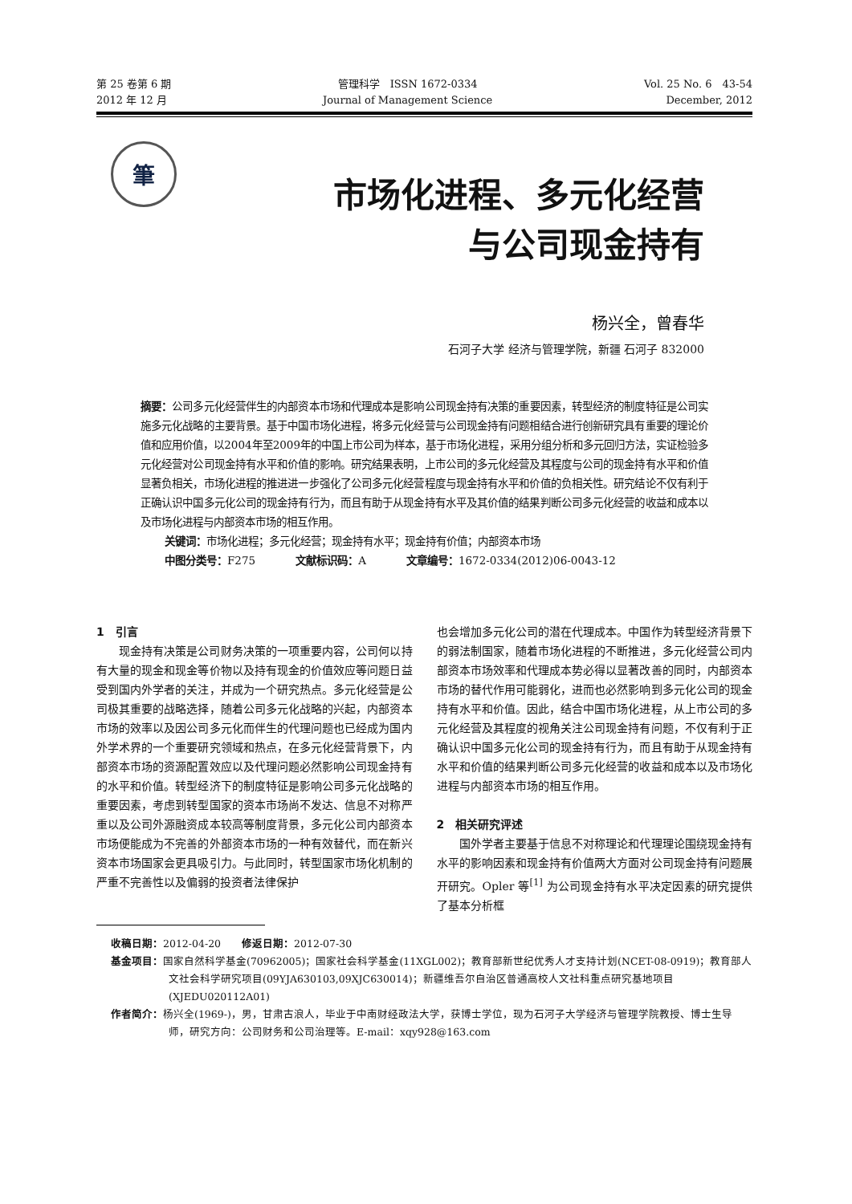第 25 卷第 6 期
2012 年 12 月
管理科学　ISSN 1672-0334
Journal of Management Science
Vol. 25 No. 6　43-54
December, 2012
筆
市场化进程、多元化经营
与公司现金持有
杨兴全，曾春华
石河子大学 经济与管理学院，新疆 石河子 832000
摘要：公司多元化经营伴生的内部资本市场和代理成本是影响公司现金持有决策的重要因素，转型经济的制度特征是公司实施多元化战略的主要背景。基于中国市场化进程，将多元化经营与公司现金持有问题相结合进行创新研究具有重要的理论价值和应用价值，以2004年至2009年的中国上市公司为样本，基于市场化进程，采用分组分析和多元回归方法，实证检验多元化经营对公司现金持有水平和价值的影响。研究结果表明，上市公司的多元化经营及其程度与公司的现金持有水平和价值显著负相关，市场化进程的推进进一步强化了公司多元化经营程度与现金持有水平和价值的负相关性。研究结论不仅有利于正确认识中国多元化公司的现金持有行为，而且有助于从现金持有水平及其价值的结果判断公司多元化经营的收益和成本以及市场化进程与内部资本市场的相互作用。
关键词：市场化进程；多元化经营；现金持有水平；现金持有价值；内部资本市场
中图分类号：F275 文献标识码：A 文章编号：1672-0334(2012)06-0043-12
1　引言
现金持有决策是公司财务决策的一项重要内容，公司何以持有大量的现金和现金等价物以及持有现金的价值效应等问题日益受到国内外学者的关注，并成为一个研究热点。多元化经营是公司极其重要的战略选择，随着公司多元化战略的兴起，内部资本市场的效率以及因公司多元化而伴生的代理问题也已经成为国内外学术界的一个重要研究领域和热点，在多元化经营背景下，内部资本市场的资源配置效应以及代理问题必然影响公司现金持有的水平和价值。转型经济下的制度特征是影响公司多元化战略的重要因素，考虑到转型国家的资本市场尚不发达、信息不对称严重以及公司外源融资成本较高等制度背景，多元化公司内部资本市场便能成为不完善的外部资本市场的一种有效替代，而在新兴资本市场国家会更具吸引力。与此同时，转型国家市场化机制的严重不完善性以及偏弱的投资者法律保护
也会增加多元化公司的潜在代理成本。中国作为转型经济背景下的弱法制国家，随着市场化进程的不断推进，多元化经营公司内部资本市场效率和代理成本势必得以显著改善的同时，内部资本市场的替代作用可能弱化，进而也必然影响到多元化公司的现金持有水平和价值。因此，结合中国市场化进程，从上市公司的多元化经营及其程度的视角关注公司现金持有问题，不仅有利于正确认识中国多元化公司的现金持有行为，而且有助于从现金持有水平和价值的结果判断公司多元化经营的收益和成本以及市场化进程与内部资本市场的相互作用。
2　相关研究评述
国外学者主要基于信息不对称理论和代理理论围绕现金持有水平的影响因素和现金持有价值两大方面对公司现金持有问题展开研究。Opler 等<sup>[1]</sup> 为公司现金持有水平决定因素的研究提供了基本分析框
收稿日期：2012-04-20　　修返日期：2012-07-30
基金项目：国家自然科学基金(70962005)；国家社会科学基金(11XGL002)；教育部新世纪优秀人才支持计划(NCET-08-0919)；教育部人文社会科学研究项目(09YJA630103,09XJC630014)；新疆维吾尔自治区普通高校人文社科重点研究基地项目(XJEDU020112A01)
作者简介：杨兴全(1969-)，男，甘肃古浪人，毕业于中南财经政法大学，获博士学位，现为石河子大学经济与管理学院教授、博士生导师，研究方向：公司财务和公司治理等。E-mail：xqy928@163.com